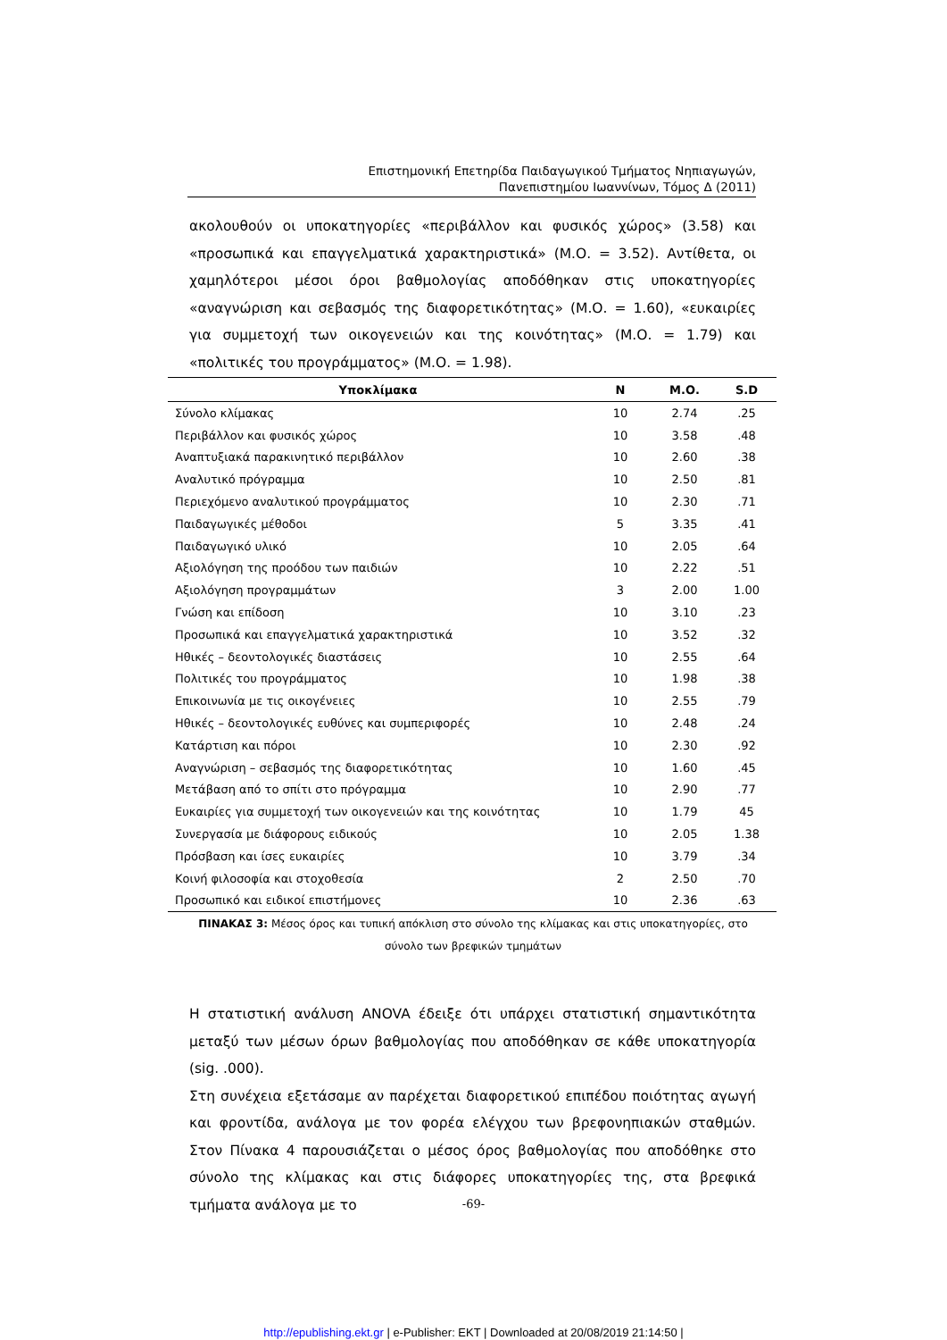Επιστημονική Επετηρίδα Παιδαγωγικού Τμήματος Νηπιαγωγών,
Πανεπιστημίου Ιωαννίνων, Τόμος Δ (2011)
ακολουθούν οι υποκατηγορίες «περιβάλλον και φυσικός χώρος» (3.58) και «προσωπικά και επαγγελματικά χαρακτηριστικά» (Μ.Ο. = 3.52). Αντίθετα, οι χαμηλότεροι μέσοι όροι βαθμολογίας αποδόθηκαν στις υποκατηγορίες «αναγνώριση και σεβασμός της διαφορετικότητας» (Μ.Ο. = 1.60), «ευκαιρίες για συμμετοχή των οικογενειών και της κοινότητας» (Μ.Ο. = 1.79) και «πολιτικές του προγράμματος» (Μ.Ο. = 1.98).
| Υποκλίμακα | N | Μ.Ο. | S.D |
| --- | --- | --- | --- |
| Σύνολο κλίμακας | 10 | 2.74 | .25 |
| Περιβάλλον και φυσικός χώρος | 10 | 3.58 | .48 |
| Αναπτυξιακά παρακινητικό περιβάλλον | 10 | 2.60 | .38 |
| Αναλυτικό πρόγραμμα | 10 | 2.50 | .81 |
| Περιεχόμενο αναλυτικού προγράμματος | 10 | 2.30 | .71 |
| Παιδαγωγικές μέθοδοι | 5 | 3.35 | .41 |
| Παιδαγωγικό υλικό | 10 | 2.05 | .64 |
| Αξιολόγηση της προόδου των παιδιών | 10 | 2.22 | .51 |
| Αξιολόγηση προγραμμάτων | 3 | 2.00 | 1.00 |
| Γνώση και επίδοση | 10 | 3.10 | .23 |
| Προσωπικά και επαγγελματικά χαρακτηριστικά | 10 | 3.52 | .32 |
| Ηθικές – δεοντολογικές διαστάσεις | 10 | 2.55 | .64 |
| Πολιτικές του προγράμματος | 10 | 1.98 | .38 |
| Επικοινωνία με τις οικογένειες | 10 | 2.55 | .79 |
| Ηθικές – δεοντολογικές ευθύνες και συμπεριφορές | 10 | 2.48 | .24 |
| Κατάρτιση και πόροι | 10 | 2.30 | .92 |
| Αναγνώριση – σεβασμός της διαφορετικότητας | 10 | 1.60 | .45 |
| Μετάβαση από το σπίτι στο πρόγραμμα | 10 | 2.90 | .77 |
| Ευκαιρίες για συμμετοχή των οικογενειών και της κοινότητας | 10 | 1.79 | 45 |
| Συνεργασία με διάφορους ειδικούς | 10 | 2.05 | 1.38 |
| Πρόσβαση και ίσες ευκαιρίες | 10 | 3.79 | .34 |
| Κοινή φιλοσοφία και στοχοθεσία | 2 | 2.50 | .70 |
| Προσωπικό και ειδικοί επιστήμονες | 10 | 2.36 | .63 |
ΠΙΝΑΚΑΣ 3: Μέσος όρος και τυπική απόκλιση στο σύνολο της κλίμακας και στις υποκατηγορίες, στο σύνολο των βρεφικών τμημάτων
Η στατιστική ανάλυση ANOVA έδειξε ότι υπάρχει στατιστική σημαντικότητα μεταξύ των μέσων όρων βαθμολογίας που αποδόθηκαν σε κάθε υποκατηγορία (sig. .000).
Στη συνέχεια εξετάσαμε αν παρέχεται διαφορετικού επιπέδου ποιότητας αγωγή και φροντίδα, ανάλογα με τον φορέα ελέγχου των βρεφονηπιακών σταθμών. Στον Πίνακα 4 παρουσιάζεται ο μέσος όρος βαθμολογίας που αποδόθηκε στο σύνολο της κλίμακας και στις διάφορες υποκατηγορίες της, στα βρεφικά τμήματα ανάλογα με το
-69-
http://epublishing.ekt.gr | e-Publisher: EKT | Downloaded at 20/08/2019 21:14:50 |